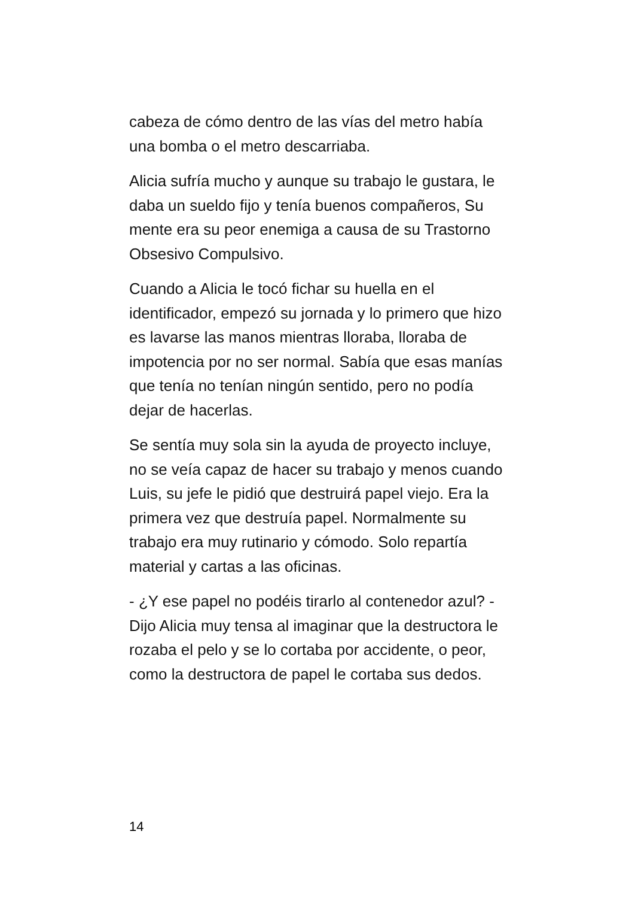cabeza de cómo dentro de las vías del metro había una bomba o el metro descarriaba.
Alicia sufría mucho y aunque su trabajo le gustara, le daba un sueldo fijo y tenía buenos compañeros, Su mente era su peor enemiga a causa de su Trastorno Obsesivo Compulsivo.
Cuando a Alicia le tocó fichar su huella en el identificador, empezó su jornada y lo primero que hizo es lavarse las manos mientras lloraba, lloraba de impotencia por no ser normal. Sabía que esas manías que tenía no tenían ningún sentido, pero no podía dejar de hacerlas.
Se sentía muy sola sin la ayuda de proyecto incluye, no se veía capaz de hacer su trabajo y menos cuando Luis, su jefe le pidió que destruirá papel viejo. Era la primera vez que destruía papel. Normalmente su trabajo era muy rutinario y cómodo. Solo repartía material y cartas a las oficinas.
- ¿Y ese papel no podéis tirarlo al contenedor azul? -Dijo Alicia muy tensa al imaginar que la destructora le rozaba el pelo y se lo cortaba por accidente, o peor, como la destructora de papel le cortaba sus dedos.
14